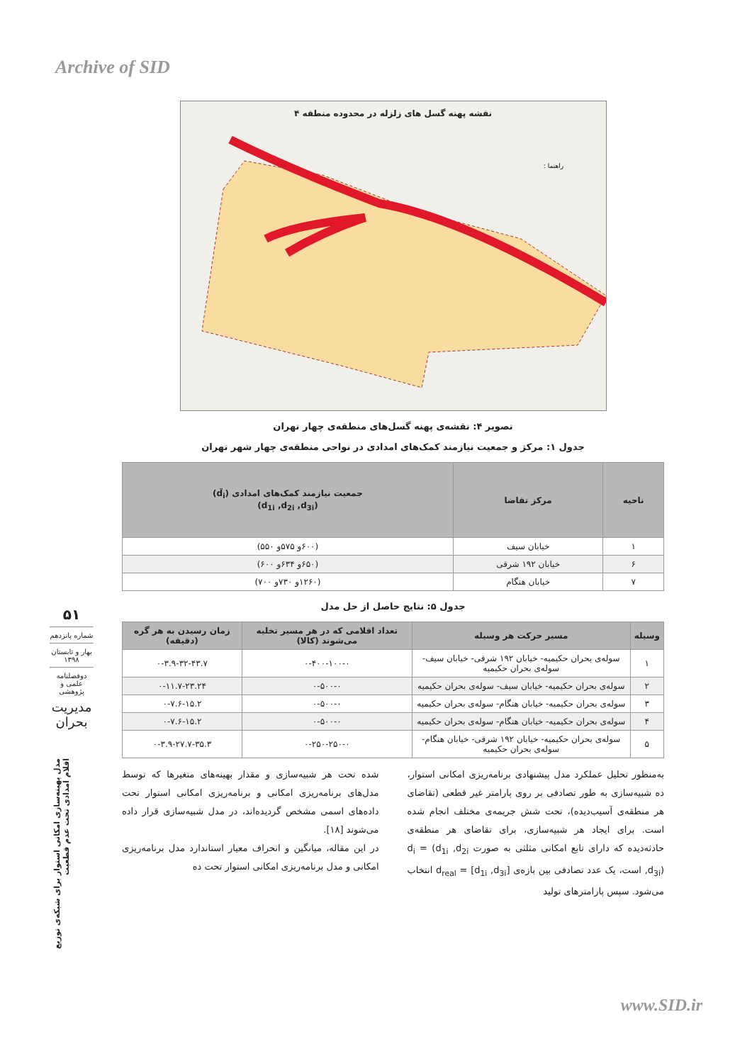Archive of SID
نقشه پهنه گسل های زلزله در محدوده منطقه ۴
راهنما :
تصویر ۴: نقشه‌ی پهنه گسل‌های منطقه‌ی چهار تهران
جدول ۱: مرکز و جمعیت نیازمند کمک‌های امدادی در نواحی منطقه‌ی چهار شهر تهران
| ناحیه | مرکز تقاضا | جمعیت نیازمند کمک‌های امدادی (d̃<sub>i</sub>) (d<sub>1i</sub> ,d<sub>2i</sub> ,d<sub>3i</sub>) |
| --- | --- | --- |
| ۱ | خیابان سیف | (۶۰۰و ۵۷۵و ۵۵۰) |
| ۶ | خیابان ۱۹۲ شرقی | (۶۵۰و ۶۳۴و ۶۰۰) |
| ۷ | خیابان هنگام | (۱۲۶۰و ۷۳۰و ۷۰۰) |
جدول ۵: نتایج حاصل از حل مدل
| وسیله | مسیر حرکت هر وسیله | تعداد اقلامی که در هر مسیر تخلیه می‌شوند (کالا) | زمان رسیدن به هر گره (دقیقه) |
| --- | --- | --- | --- |
| ۱ | سوله‌ی بحران حکیمیه- خیابان ۱۹۲ شرقی- خیابان سیف- سوله‌ی بحران حکیمیه | ۰-۴۰۰-۱۰۰-۰ | ۰-۳.۹-۳۲-۴۳.۷ |
| ۲ | سوله‌ی بحران حکیمیه- خیابان سیف- سوله‌ی بحران حکیمیه | ۰-۵۰۰-۰ | ۰-۱۱.۷-۲۳.۲۴ |
| ۳ | سوله‌ی بحران حکیمیه- خیابان هنگام- سوله‌ی بحران حکیمیه | ۰-۵۰۰-۰ | ۰-۷.۶-۱۵.۲ |
| ۴ | سوله‌ی بحران حکیمیه- خیابان هنگام- سوله‌ی بحران حکیمیه | ۰-۵۰۰-۰ | ۰-۷.۶-۱۵.۲ |
| ۵ | سوله‌ی بحران حکیمیه- خیابان ۱۹۲ شرقی- خیابان هنگام- سوله‌ی بحران حکیمیه | ۰-۲۵۰-۲۵۰-۰ | ۰-۳.۹-۲۷.۷-۳۵.۳ |
به‌منظور تحلیل عملکرد مدل پیشنهادی برنامه‌ریزی امکانی استوار، ده شبیه‌سازی به طور تصادفی بر روی پارامتر غیر قطعی (تقاضای هر منطقه‌ی آسیب‌دیده)، تحت شش جریمه‌ی مختلف انجام شده است. برای ایجاد هر شبیه‌سازی، برای تقاضای هر منطقه‌ی حادثه‌دیده که دارای تابع امکانی مثلثی به صورت d<sub>i</sub> = (d<sub>1i</sub> ,d<sub>2i</sub> ,d<sub>3i</sub>) است، یک عدد تصادفی بین بازه‌ی d<sub>real</sub> = [d<sub>1i</sub> ,d<sub>3i</sub>] انتخاب می‌شود. سپس پارامترهای تولید
شده تحت هر شبیه‌سازی و مقدار بهینه‌های متغیرها که توسط مدل‌های برنامه‌ریزی امکانی و برنامه‌ریزی امکانی استوار تحت داده‌های اسمی مشخص گردیده‌اند، در مدل شبیه‌سازی قرار داده می‌شوند [۱۸].
در این مقاله، میانگین و انحراف معیار استاندارد مدل برنامه‌ریزی امکانی و مدل برنامه‌ریزی امکانی استوار تحت ده
۵۱
شماره پانزدهم
بهار و تابستان ۱۳۹۸
دوفصلنامه علمی و پژوهشی
مدیریت بحران
مدل بهینه‌سازی امکانی استوار برای شبکه‌ی توزیع اقلام امدادی تحت عدم قطعیت
www.SID.ir